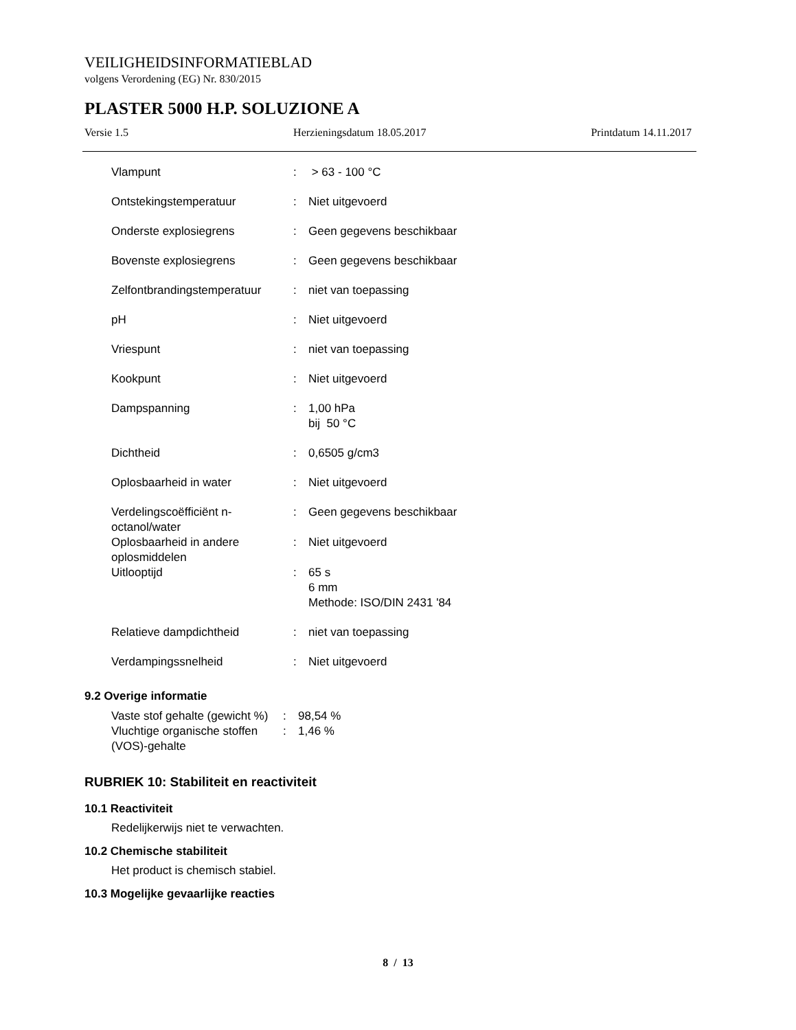VEILIGHEIDSINFORMATIEBLAD
volgens Verordening (EG) Nr. 830/2015
PLASTER 5000 H.P. SOLUZIONE A
Versie 1.5 Herzieningsdatum 18.05.2017 Printdatum 14.11.2017
| Vlampunt | : | > 63 - 100 °C |
| Ontstekingstemperatuur | : | Niet uitgevoerd |
| Onderste explosiegrens | : | Geen gegevens beschikbaar |
| Bovenste explosiegrens | : | Geen gegevens beschikbaar |
| Zelfontbrandingstemperatuur | : | niet van toepassing |
| pH | : | Niet uitgevoerd |
| Vriespunt | : | niet van toepassing |
| Kookpunt | : | Niet uitgevoerd |
| Dampspanning | : | 1,00 hPa bij 50 °C |
| Dichtheid | : | 0,6505 g/cm3 |
| Oplosbaarheid in water | : | Niet uitgevoerd |
| Verdelingscoëfficiënt n-octanol/water | : | Geen gegevens beschikbaar |
| Oplosbaarheid in andere oplosmiddelen | : | Niet uitgevoerd |
| Uitlooptijd | : | 65 s 6 mm Methode: ISO/DIN 2431 '84 |
| Relatieve dampdichtheid | : | niet van toepassing |
| Verdampingssnelheid | : | Niet uitgevoerd |
9.2 Overige informatie
| Vaste stof gehalte (gewicht %) | : | 98,54 % |
| Vluchtige organische stoffen (VOS)-gehalte | : | 1,46 % |
RUBRIEK 10: Stabiliteit en reactiviteit
10.1 Reactiviteit
Redelijkerwijs niet te verwachten.
10.2 Chemische stabiliteit
Het product is chemisch stabiel.
10.3 Mogelijke gevaarlijke reacties
8 / 13